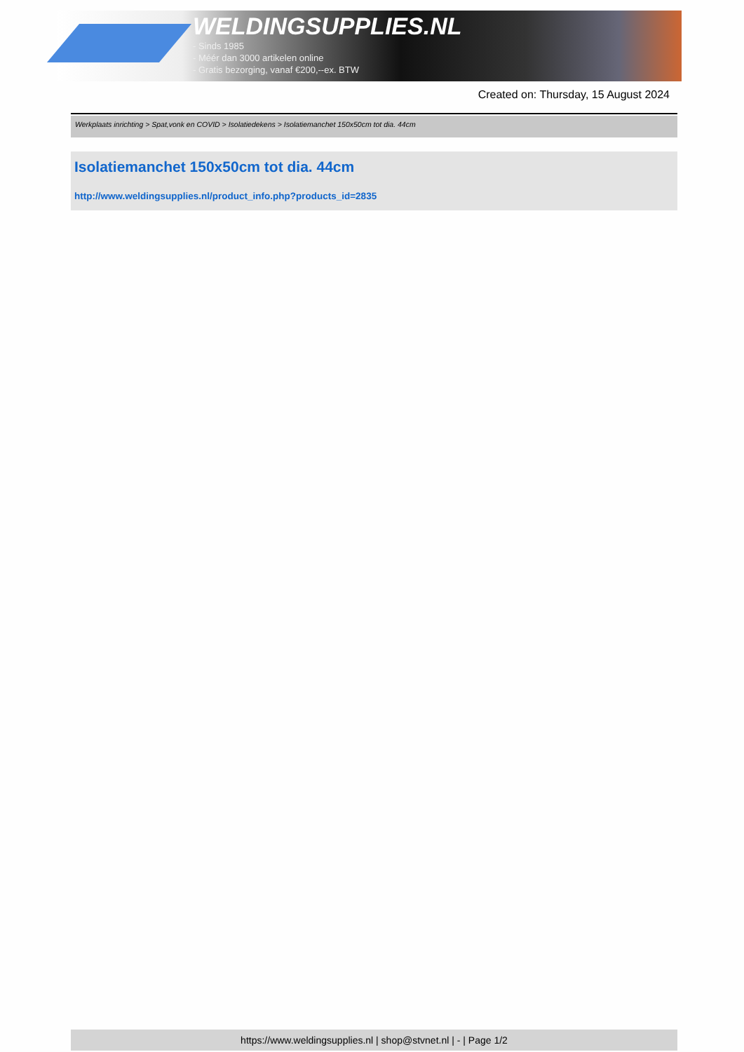WELDINGSUPPLIES.NL
- Sinds 1985
- Méér dan 3000 artikelen online
- Gratis bezorging, vanaf €200,--ex. BTW
Created on: Thursday, 15 August 2024
Werkplaats inrichting > Spat,vonk en COVID > Isolatiedekens > Isolatiemanchet 150x50cm tot dia. 44cm
Isolatiemanchet 150x50cm tot dia. 44cm
http://www.weldingsupplies.nl/product_info.php?products_id=2835
https://www.weldingsupplies.nl | shop@stvnet.nl | - | Page 1/2